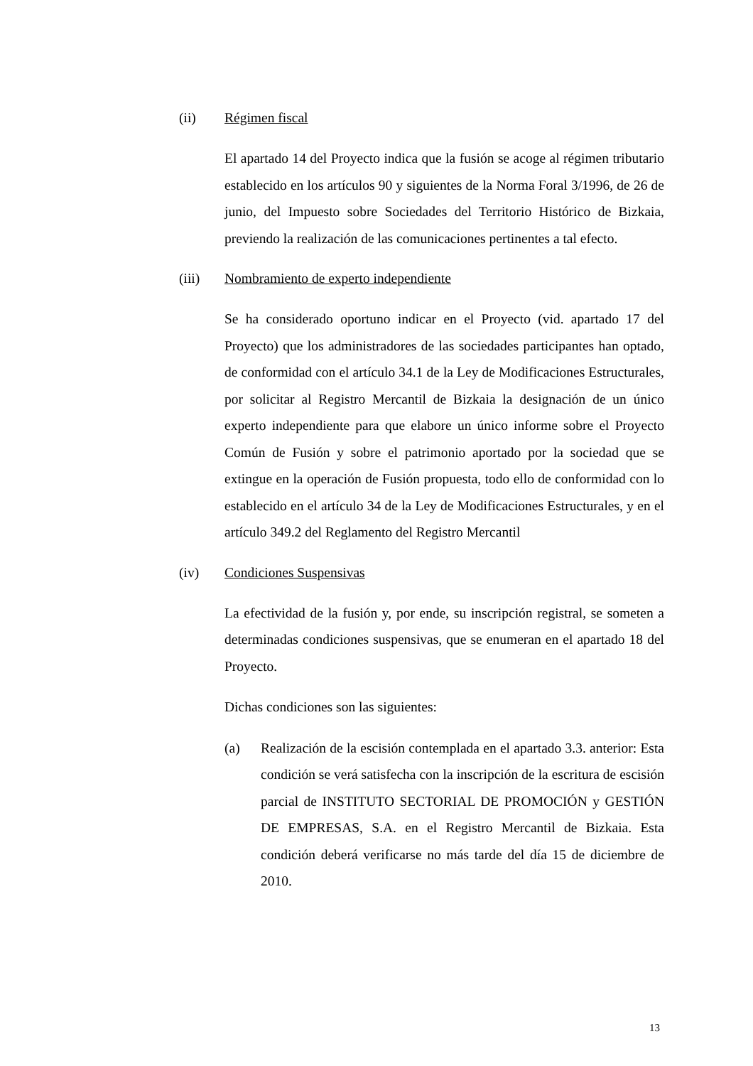(ii) Régimen fiscal
El apartado 14 del Proyecto indica que la fusión se acoge al régimen tributario establecido en los artículos 90 y siguientes de la Norma Foral 3/1996, de 26 de junio, del Impuesto sobre Sociedades del Territorio Histórico de Bizkaia, previendo la realización de las comunicaciones pertinentes a tal efecto.
(iii) Nombramiento de experto independiente
Se ha considerado oportuno indicar en el Proyecto (vid. apartado 17 del Proyecto) que los administradores de las sociedades participantes han optado, de conformidad con el artículo 34.1 de la Ley de Modificaciones Estructurales, por solicitar al Registro Mercantil de Bizkaia la designación de un único experto independiente para que elabore un único informe sobre el Proyecto Común de Fusión y sobre el patrimonio aportado por la sociedad que se extingue en la operación de Fusión propuesta, todo ello de conformidad con lo establecido en el artículo 34 de la Ley de Modificaciones Estructurales, y en el artículo 349.2 del Reglamento del Registro Mercantil
(iv) Condiciones Suspensivas
La efectividad de la fusión y, por ende, su inscripción registral, se someten a determinadas condiciones suspensivas, que se enumeran en el apartado 18 del Proyecto.
Dichas condiciones son las siguientes:
(a) Realización de la escisión contemplada en el apartado 3.3. anterior: Esta condición se verá satisfecha con la inscripción de la escritura de escisión parcial de INSTITUTO SECTORIAL DE PROMOCIÓN y GESTIÓN DE EMPRESAS, S.A. en el Registro Mercantil de Bizkaia. Esta condición deberá verificarse no más tarde del día 15 de diciembre de 2010.
13